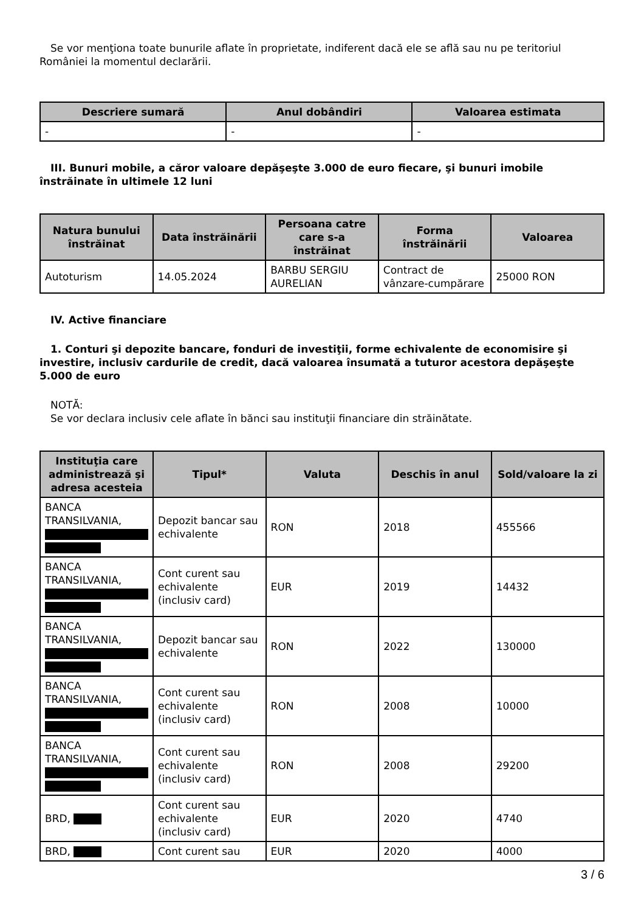Se vor menţiona toate bunurile aflate în proprietate, indiferent dacă ele se află sau nu pe teritoriul României la momentul declarării.
| Descriere sumară | Anul dobândiri | Valoarea estimata |
| --- | --- | --- |
| - | - | - |
III. Bunuri mobile, a căror valoare depăşeşte 3.000 de euro fiecare, şi bunuri imobile înstrăinate în ultimele 12 luni
| Natura bunului înstrăinat | Data înstrăinării | Persoana catre care s-a înstrăinat | Forma înstrăinării | Valoarea |
| --- | --- | --- | --- | --- |
| Autoturism | 14.05.2024 | BARBU SERGIU AURELIAN | Contract de vânzare-cumpărare | 25000 RON |
IV. Active financiare
1. Conturi şi depozite bancare, fonduri de investiţii, forme echivalente de economisire şi investire, inclusiv cardurile de credit, dacă valoarea însumată a tuturor acestora depăşeşte 5.000 de euro
NOTĂ:
Se vor declara inclusiv cele aflate în bănci sau instituţii financiare din străinătate.
| Instituţia care administrează şi adresa acesteia | Tipul* | Valuta | Deschis în anul | Sold/valoare la zi |
| --- | --- | --- | --- | --- |
| BANCA TRANSILVANIA, | Depozit bancar sau echivalente | RON | 2018 | 455566 |
| BANCA TRANSILVANIA, | Cont curent sau echivalente (inclusiv card) | EUR | 2019 | 14432 |
| BANCA TRANSILVANIA, | Depozit bancar sau echivalente | RON | 2022 | 130000 |
| BANCA TRANSILVANIA, | Cont curent sau echivalente (inclusiv card) | RON | 2008 | 10000 |
| BANCA TRANSILVANIA, | Cont curent sau echivalente (inclusiv card) | RON | 2008 | 29200 |
| BRD, | Cont curent sau echivalente (inclusiv card) | EUR | 2020 | 4740 |
| BRD, | Cont curent sau | EUR | 2020 | 4000 |
3 / 6